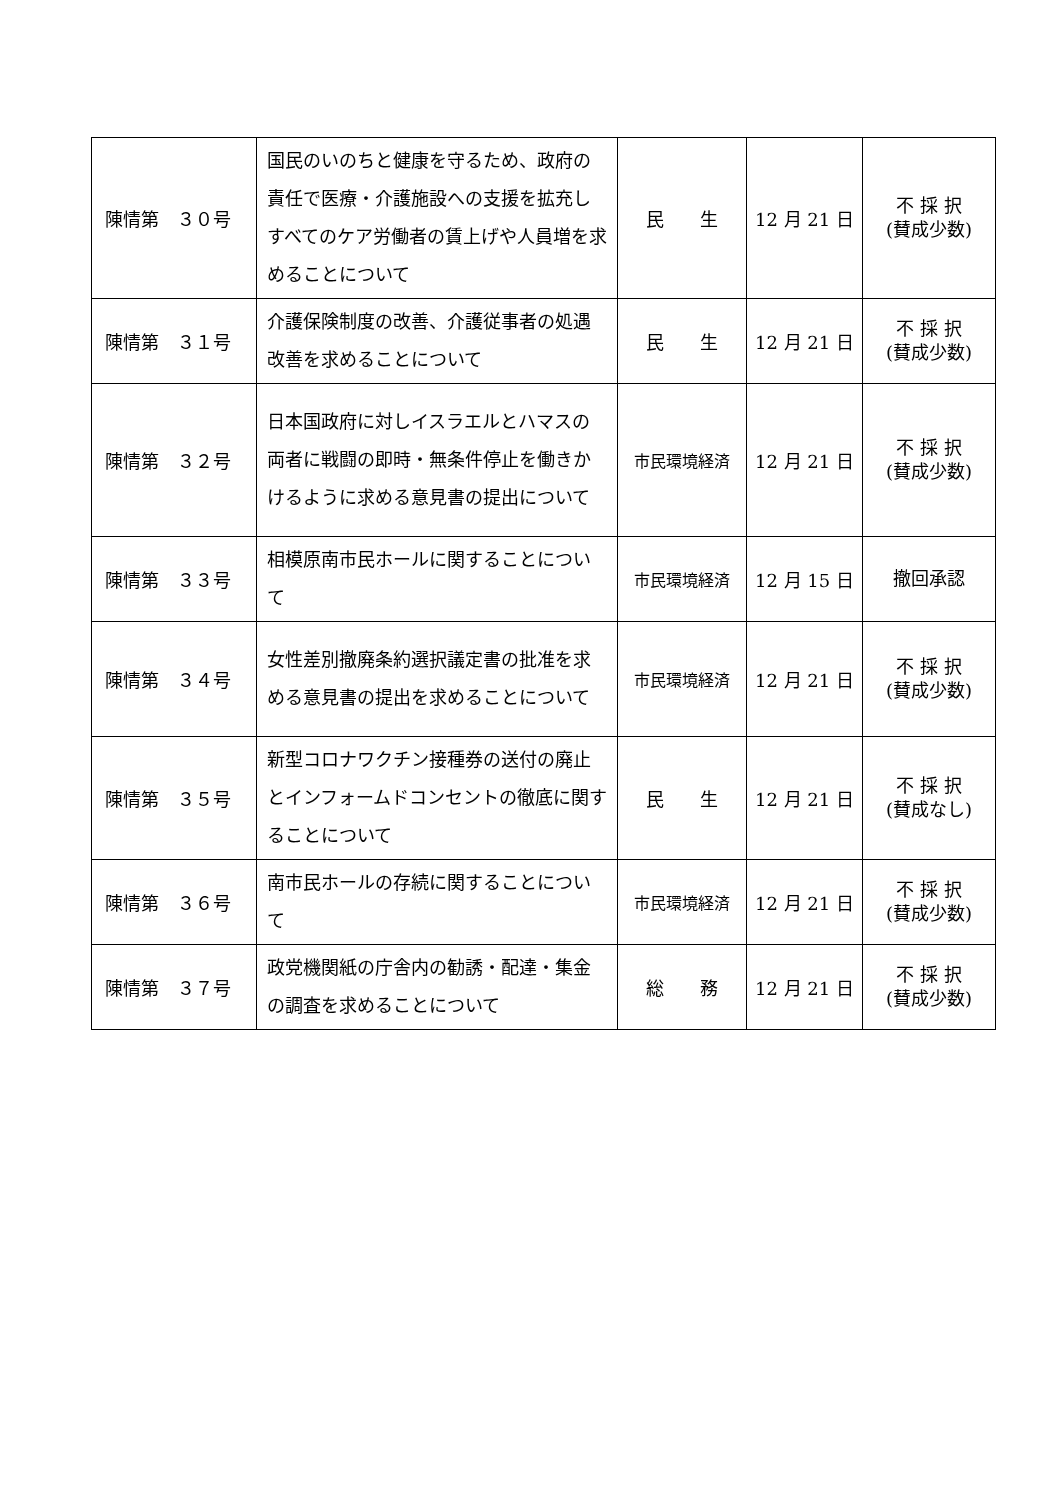| 陳情第 ３０号 | 国民のいのちと健康を守るため、政府の責任で医療・介護施設への支援を拡充しすべてのケア労働者の賃上げや人員増を求めることについて | 民 生 | 12 月 21 日 | 不 採 択 (賛成少数) |
| 陳情第 ３１号 | 介護保険制度の改善、介護従事者の処遇改善を求めることについて | 民 生 | 12 月 21 日 | 不 採 択 (賛成少数) |
| 陳情第 ３２号 | 日本国政府に対しイスラエルとハマスの両者に戦闘の即時・無条件停止を働きかけるように求める意見書の提出について | 市民環境経済 | 12 月 21 日 | 不 採 択 (賛成少数) |
| 陳情第 ３３号 | 相模原南市民ホールに関することについて | 市民環境経済 | 12 月 15 日 | 撤回承認 |
| 陳情第 ３４号 | 女性差別撤廃条約選択議定書の批准を求める意見書の提出を求めることについて | 市民環境経済 | 12 月 21 日 | 不 採 択 (賛成少数) |
| 陳情第 ３５号 | 新型コロナワクチン接種券の送付の廃止とインフォームドコンセントの徹底に関することについて | 民 生 | 12 月 21 日 | 不 採 択 (賛成なし) |
| 陳情第 ３６号 | 南市民ホールの存続に関することについて | 市民環境経済 | 12 月 21 日 | 不 採 択 (賛成少数) |
| 陳情第 ３７号 | 政党機関紙の庁舎内の勧誘・配達・集金の調査を求めることについて | 総 務 | 12 月 21 日 | 不 採 択 (賛成少数) |